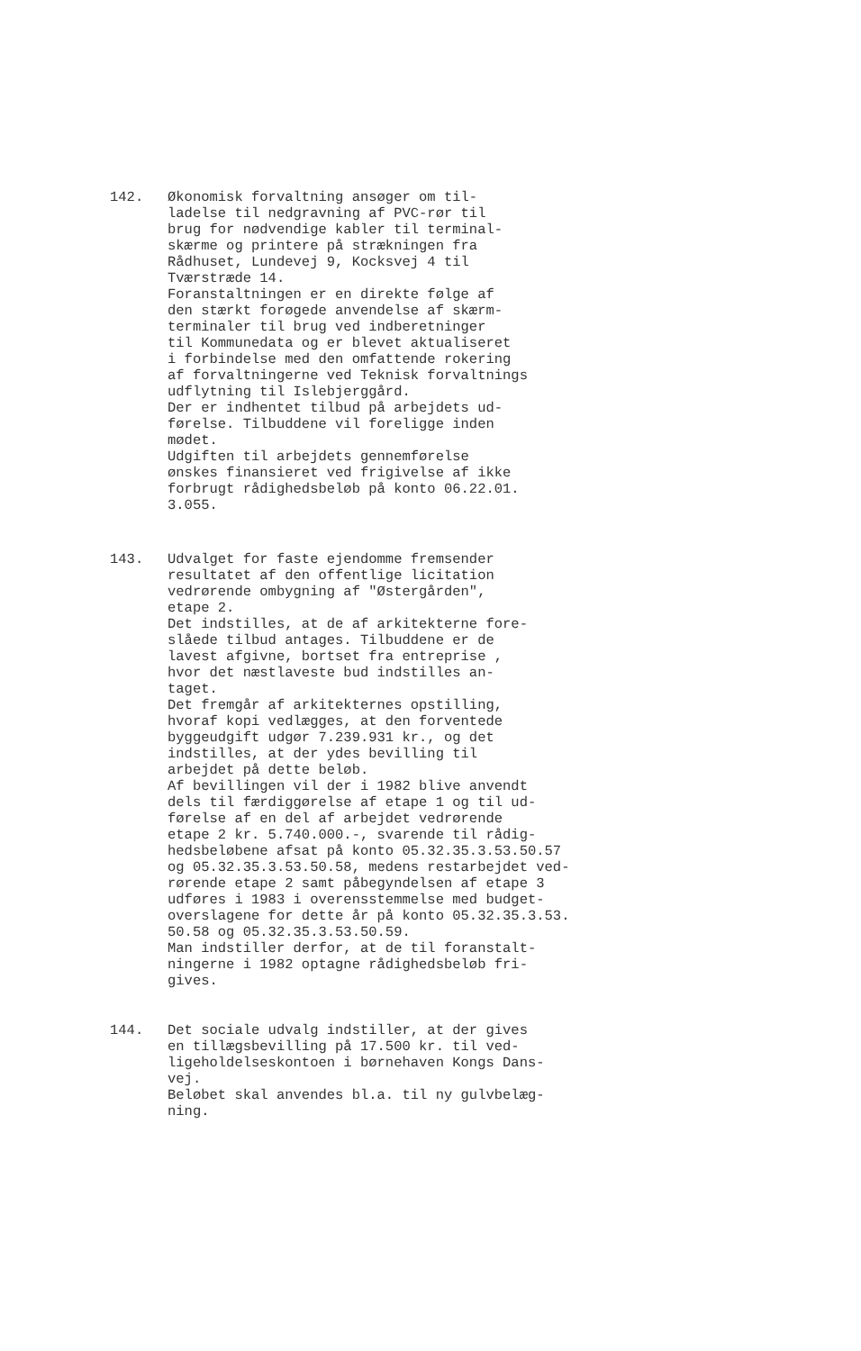142. Økonomisk forvaltning ansøger om til-
ladelse til nedgravning af PVC-rør til
brug for nødvendige kabler til terminal-
skærme og printere på strækningen fra
Rådhuset, Lundevej 9, Kocksvej 4 til
Tværstræde 14.
Foranstaltningen er en direkte følge af
den stærkt forøgede anvendelse af skærm-
terminaler til brug ved indberetninger
til Kommunedata og er blevet aktualiseret
i forbindelse med den omfattende rokering
af forvaltningerne ved Teknisk forvaltnings
udflytning til Islebjerggård.
Der er indhentet tilbud på arbejdets ud-
førelse. Tilbuddene vil foreligge inden
mødet.
Udgiften til arbejdets gennemførelse
ønskes finansieret ved frigivelse af ikke
forbrugt rådighedsbeløb på konto 06.22.01.
3.055.
143. Udvalget for faste ejendomme fremsender
resultatet af den offentlige licitation
vedrørende ombygning af "Østergården",
etape 2.
Det indstilles, at de af arkitekterne fore-
slåede tilbud antages. Tilbuddene er de
lavest afgivne, bortset fra entreprise ,
hvor det næstlaveste bud indstilles an-
taget.
Det fremgår af arkitekternes opstilling,
hvoraf kopi vedlægges, at den forventede
byggeudgift udgør 7.239.931 kr., og det
indstilles, at der ydes bevilling til
arbejdet på dette beløb.
Af bevillingen vil der i 1982 blive anvendt
dels til færdiggørelse af etape 1 og til ud-
førelse af en del af arbejdet vedrørende
etape 2 kr. 5.740.000.-, svarende til rådig-
hedsbeløbene afsat på konto 05.32.35.3.53.50.57
og 05.32.35.3.53.50.58, medens restarbejdet ved-
rørende etape 2 samt påbegyndelsen af etape 3
udføres i 1983 i overensstemmelse med budget-
overslagene for dette år på konto 05.32.35.3.53.
50.58 og 05.32.35.3.53.50.59.
Man indstiller derfor, at de til foranstalt-
ningerne i 1982 optagne rådighedsbeløb fri-
gives.
144. Det sociale udvalg indstiller, at der gives
en tillægsbevilling på 17.500 kr. til ved-
ligeholdelseskontoen i børnehaven Kongs Dans-
vej.
Beløbet skal anvendes bl.a. til ny gulvbelæg-
ning.